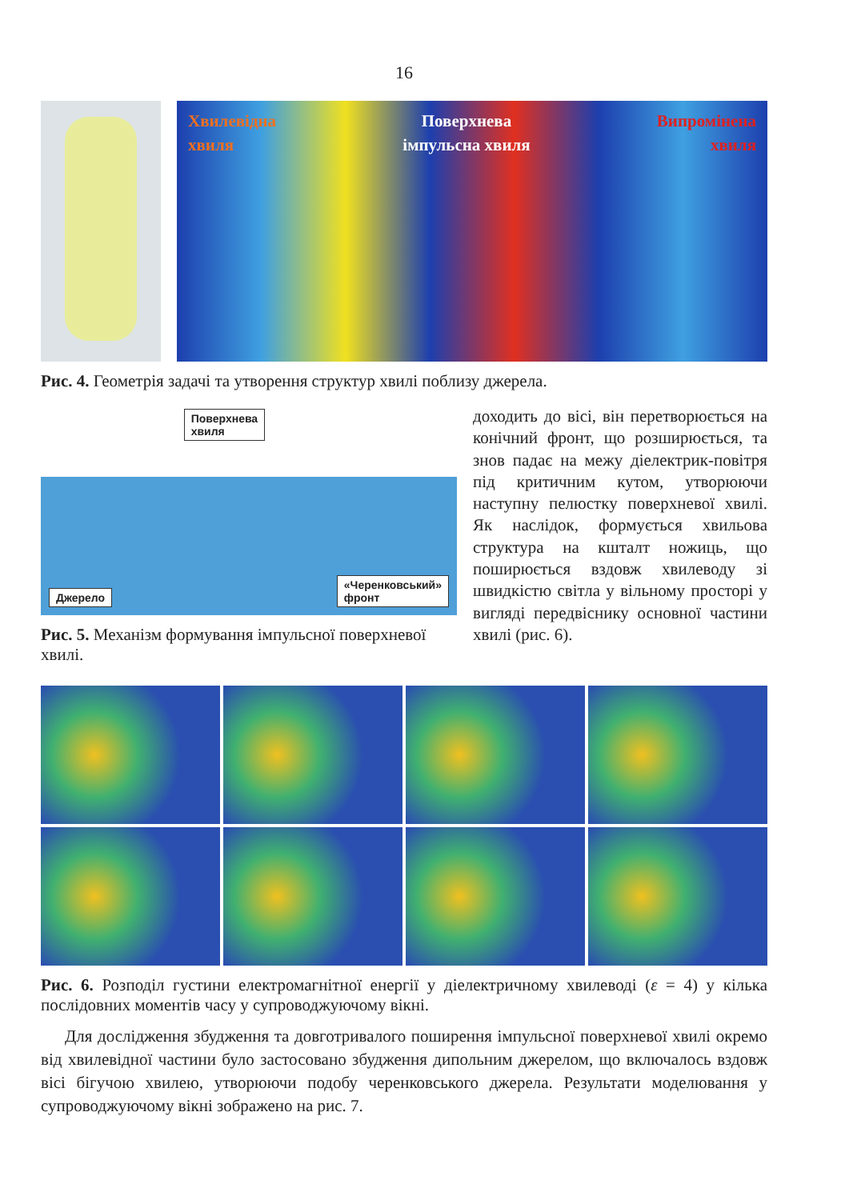16
Хвилевідна
хвиля
Поверхнева
імпульсна хвиля
Випромінена
хвиля
Рис. 4. Геометрія задачі та утворення структур хвилі поблизу джерела.
Джерело Поверхнева
хвиля «Черенковський»
фронт
Рис. 5. Механізм формування імпульсної поверхневої хвилі.
доходить до вісі, він перетворюється на конічний фронт, що розширюється, та знов падає на межу діелектрик-повітря під критичним кутом, утворюючи наступну пелюстку поверхневої хвилі. Як наслідок, формується хвильова структура на кшталт ножиць, що поширюється вздовж хвилеводу зі швидкістю світла у вільному просторі у вигляді передвіснику основної частини хвилі (рис. 6).
Рис. 6. Розподіл густини електромагнітної енергії у діелектричному хвилеводі (ε = 4) у кілька послідовних моментів часу у супроводжуючому вікні.
Для дослідження збудження та довготривалого поширення імпульсної поверхневої хвилі окремо від хвилевідної частини було застосовано збудження дипольним джерелом, що включалось вздовж вісі бігучою хвилею, утворюючи подобу черенковського джерела. Результати моделювання у супроводжуючому вікні зображено на рис. 7.